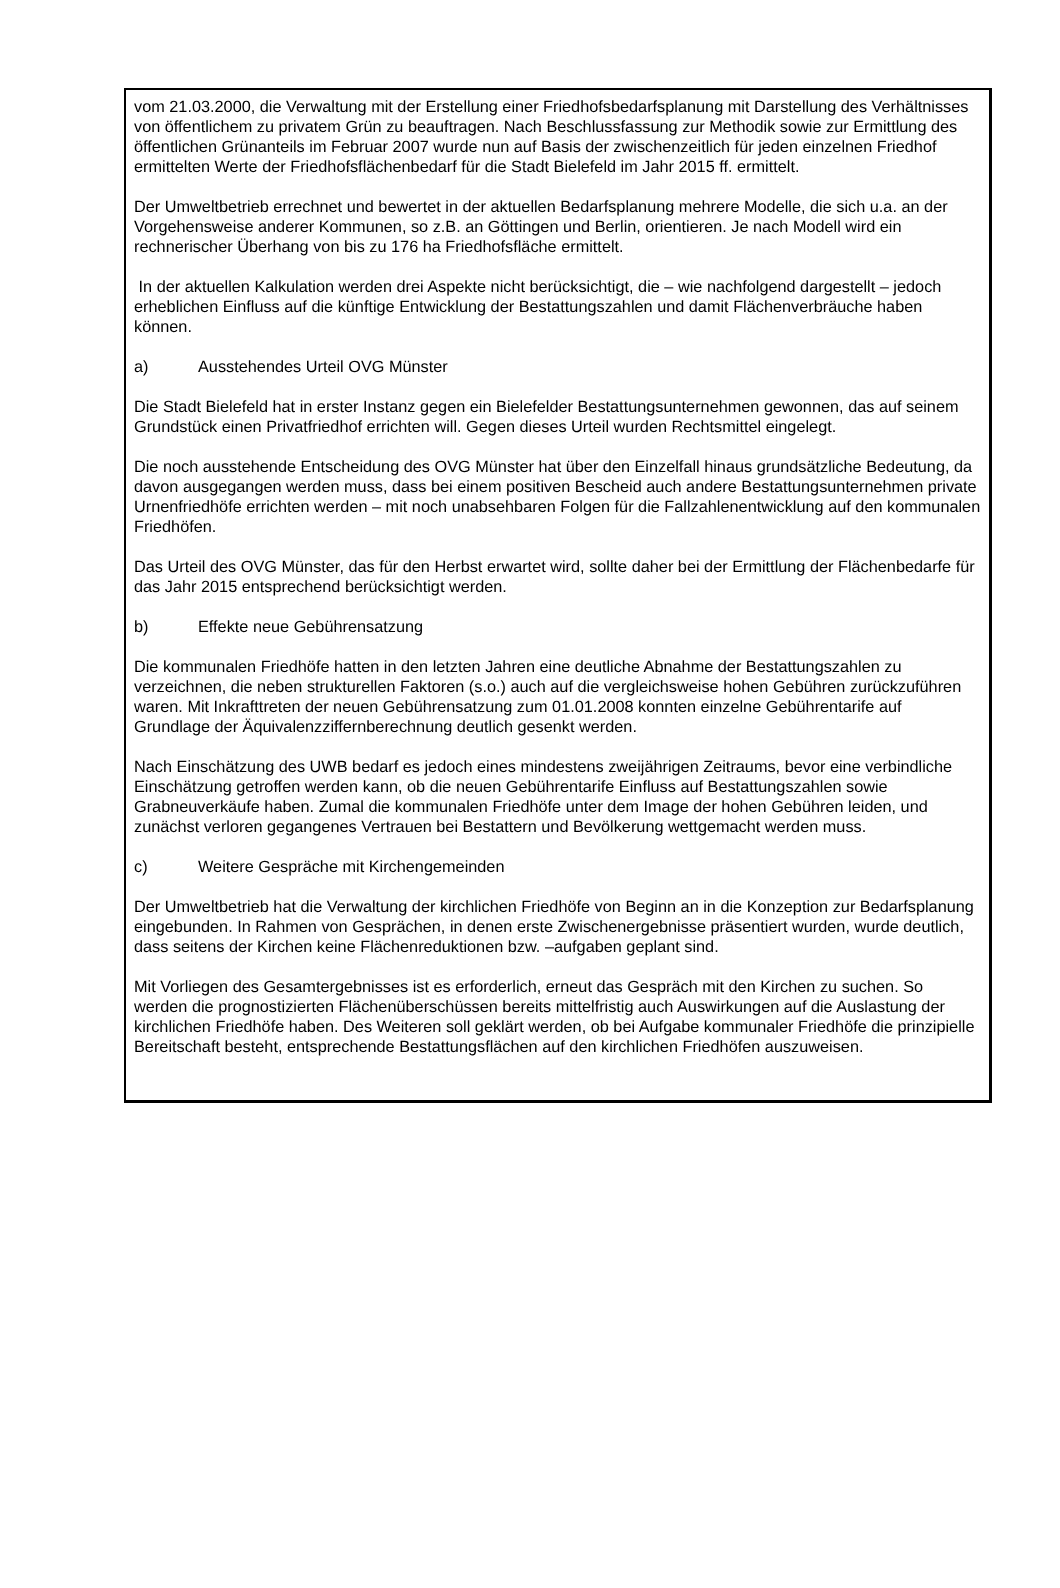vom 21.03.2000, die Verwaltung mit der Erstellung einer Friedhofsbedarfsplanung mit Darstellung des Verhältnisses von öffentlichem zu privatem Grün zu beauftragen. Nach Beschlussfassung zur Methodik sowie zur Ermittlung des öffentlichen Grünanteils im Februar 2007 wurde nun auf Basis der zwischenzeitlich für jeden einzelnen Friedhof ermittelten Werte der Friedhofsflächenbedarf für die Stadt Bielefeld im Jahr 2015 ff. ermittelt.
Der Umweltbetrieb errechnet und bewertet in der aktuellen Bedarfsplanung mehrere Modelle, die sich u.a. an der Vorgehensweise anderer Kommunen, so z.B. an Göttingen und Berlin, orientieren. Je nach Modell wird ein rechnerischer Überhang von bis zu 176 ha Friedhofsfläche ermittelt.
In der aktuellen Kalkulation werden drei Aspekte nicht berücksichtigt, die – wie nachfolgend dargestellt – jedoch erheblichen Einfluss auf die künftige Entwicklung der Bestattungszahlen und damit Flächenverbräuche haben können.
a) Ausstehendes Urteil OVG Münster
Die Stadt Bielefeld hat in erster Instanz gegen ein Bielefelder Bestattungsunternehmen gewonnen, das auf seinem Grundstück einen Privatfriedhof errichten will. Gegen dieses Urteil wurden Rechtsmittel eingelegt.
Die noch ausstehende Entscheidung des OVG Münster hat über den Einzelfall hinaus grundsätzliche Bedeutung, da davon ausgegangen werden muss, dass bei einem positiven Bescheid auch andere Bestattungsunternehmen private Urnenfriedhöfe errichten werden – mit noch unabsehbaren Folgen für die Fallzahlenentwicklung auf den kommunalen Friedhöfen.
Das Urteil des OVG Münster, das für den Herbst erwartet wird, sollte daher bei der Ermittlung der Flächenbedarfe für das Jahr 2015 entsprechend berücksichtigt werden.
b) Effekte neue Gebührensatzung
Die kommunalen Friedhöfe hatten in den letzten Jahren eine deutliche Abnahme der Bestattungszahlen zu verzeichnen, die neben strukturellen Faktoren (s.o.) auch auf die vergleichsweise hohen Gebühren zurückzuführen waren. Mit Inkrafttreten der neuen Gebührensatzung zum 01.01.2008 konnten einzelne Gebührentarife auf Grundlage der Äquivalenzziffernberechnung deutlich gesenkt werden.
Nach Einschätzung des UWB bedarf es jedoch eines mindestens zweijährigen Zeitraums, bevor eine verbindliche Einschätzung getroffen werden kann, ob die neuen Gebührentarife Einfluss auf Bestattungszahlen sowie Grabneuverkäufe haben. Zumal die kommunalen Friedhöfe unter dem Image der hohen Gebühren leiden, und zunächst verloren gegangenes Vertrauen bei Bestattern und Bevölkerung wettgemacht werden muss.
c) Weitere Gespräche mit Kirchengemeinden
Der Umweltbetrieb hat die Verwaltung der kirchlichen Friedhöfe von Beginn an in die Konzeption zur Bedarfsplanung eingebunden. In Rahmen von Gesprächen, in denen erste Zwischenergebnisse präsentiert wurden, wurde deutlich, dass seitens der Kirchen keine Flächenreduktionen bzw. –aufgaben geplant sind.
Mit Vorliegen des Gesamtergebnisses ist es erforderlich, erneut das Gespräch mit den Kirchen zu suchen. So werden die prognostizierten Flächenüberschüssen bereits mittelfristig auch Auswirkungen auf die Auslastung der kirchlichen Friedhöfe haben. Des Weiteren soll geklärt werden, ob bei Aufgabe kommunaler Friedhöfe die prinzipielle Bereitschaft besteht, entsprechende Bestattungsflächen auf den kirchlichen Friedhöfen auszuweisen.